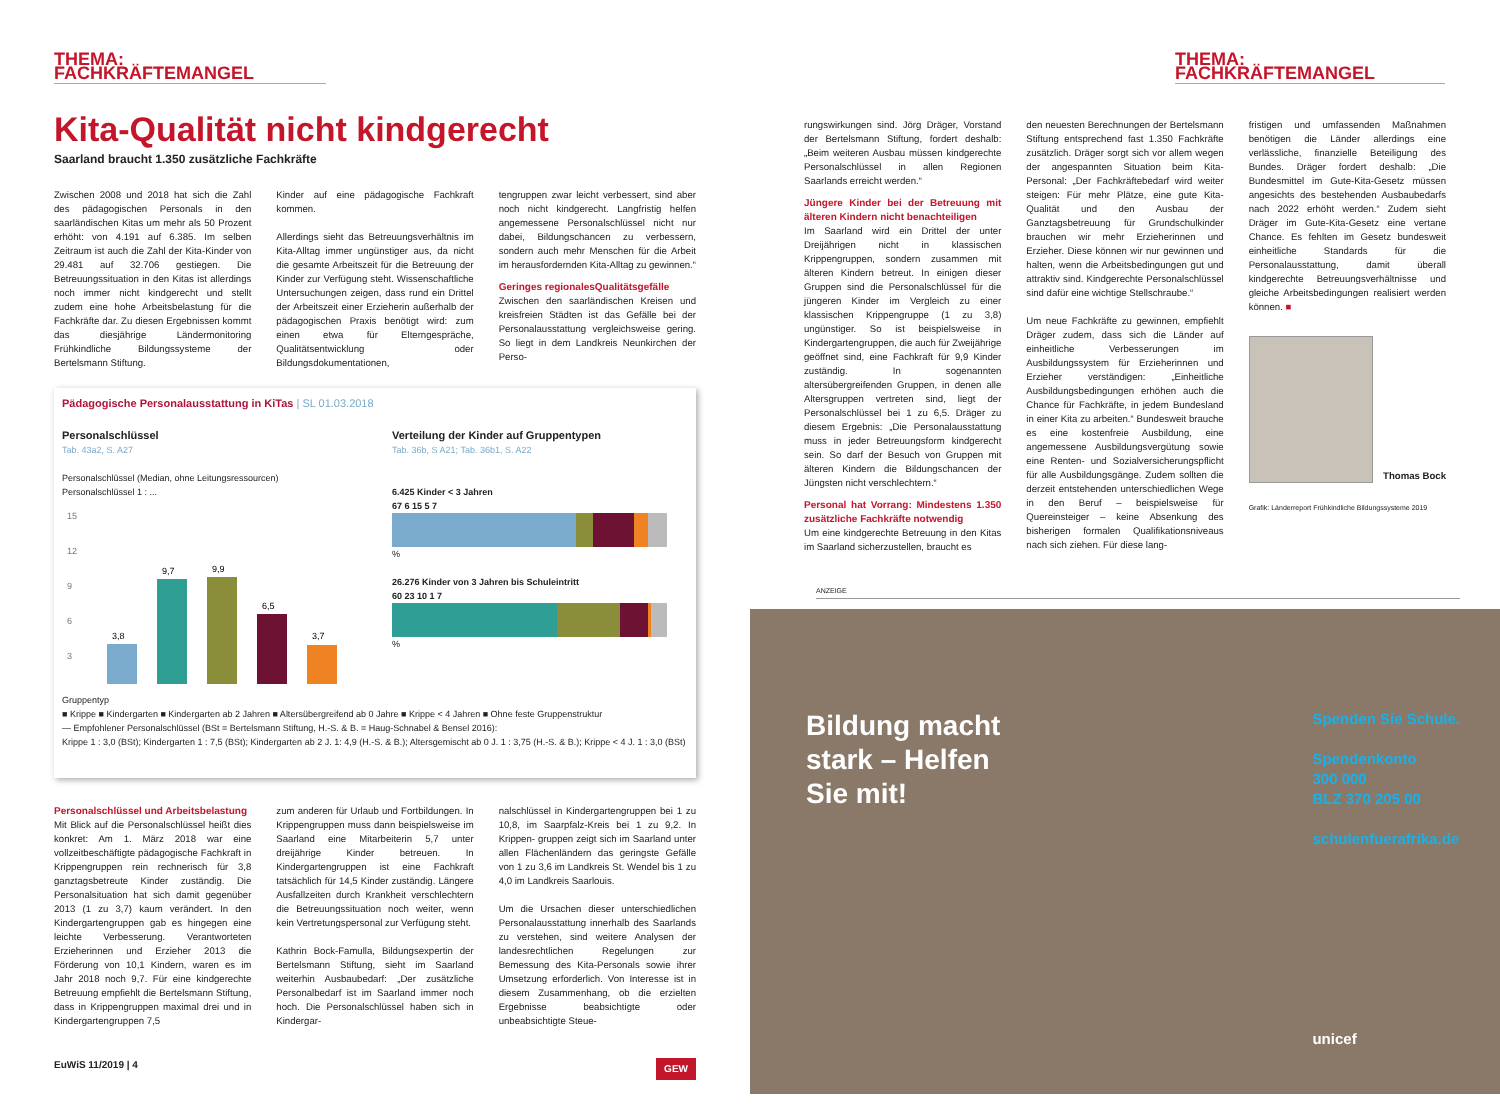THEMA: FACHKRÄFTEMANGEL
Kita-Qualität nicht kindgerecht
Saarland braucht 1.350 zusätzliche Fachkräfte
Zwischen 2008 und 2018 hat sich die Zahl des pädagogischen Personals in den saarländischen Kitas um mehr als 50 Prozent erhöht: von 4.191 auf 6.385. Im selben Zeitraum ist auch die Zahl der Kita-Kinder von 29.481 auf 32.706 gestiegen. Die Betreuungssituation in den Kitas ist allerdings noch immer nicht kindgerecht und stellt zudem eine hohe Arbeitsbelastung für die Fachkräfte dar. Zu diesen Ergebnissen kommt das diesjährige Ländermonitoring Frühkindliche Bildungssysteme der Bertelsmann Stiftung.
Kinder auf eine pädagogische Fachkraft kommen.
Allerdings sieht das Betreuungsverhältnis im Kita-Alltag immer ungünstiger aus, da nicht die gesamte Arbeitszeit für die Betreuung der Kinder zur Verfügung steht. Wissenschaftliche Untersuchungen zeigen, dass rund ein Drittel der Arbeitszeit einer Erzieherin außerhalb der pädagogischen Praxis benötigt wird: zum einen etwa für Elterngespräche, Qualitätsentwicklung oder Bildungsdokumentationen,
tengruppen zwar leicht verbessert, sind aber noch nicht kindgerecht. Langfristig helfen angemessene Personalschlüssel nicht nur dabei, Bildungschancen zu verbessern, sondern auch mehr Menschen für die Arbeit im herausfordernden Kita-Alltag zu gewinnen.“
Geringes regionalesQualitätsgefälle
Zwischen den saarländischen Kreisen und kreisfreien Städten ist das Gefälle bei der Personalausstattung vergleichsweise gering. So liegt in dem Landkreis Neunkirchen der Perso-
Pädagogische Personalausstattung in KiTas | SL 01.03.2018
Personalschlüssel
Tab. 43a2, S. A27
Personalschlüssel (Median, ohne Leitungsressourcen)
Personalschlüssel 1 : ...
15
12
9
6
3
3,8
9,7
9,9
6,5
3,7
Verteilung der Kinder auf Gruppentypen
Tab. 36b, S A21; Tab. 36b1, S. A22
6.425 Kinder < 3 Jahren
67 6 15 5 7
%
26.276 Kinder von 3 Jahren bis Schuleintritt
60 23 10 1 7
%
Gruppentyp
■ Krippe ■ Kindergarten ■ Kindergarten ab 2 Jahren ■ Altersübergreifend ab 0 Jahre ■ Krippe < 4 Jahren ■ Ohne feste Gruppenstruktur
— Empfohlener Personalschlüssel (BSt = Bertelsmann Stiftung, H.-S. & B. = Haug-Schnabel & Bensel 2016):
Krippe 1 : 3,0 (BSt); Kindergarten 1 : 7,5 (BSt); Kindergarten ab 2 J. 1: 4,9 (H.-S. & B.); Altersgemischt ab 0 J. 1 : 3,75 (H.-S. & B.); Krippe < 4 J. 1 : 3,0 (BSt)
Personalschlüssel und Arbeitsbelastung
Mit Blick auf die Personalschlüssel heißt dies konkret: Am 1. März 2018 war eine vollzeitbeschäftigte pädagogische Fachkraft in Krippengruppen rein rechnerisch für 3,8 ganztagsbetreute Kinder zuständig. Die Personalsituation hat sich damit gegenüber 2013 (1 zu 3,7) kaum verändert. In den Kindergartengruppen gab es hingegen eine leichte Verbesserung. Verantworteten Erzieherinnen und Erzieher 2013 die Förderung von 10,1 Kindern, waren es im Jahr 2018 noch 9,7. Für eine kindgerechte Betreuung empfiehlt die Bertelsmann Stiftung, dass in Krippengruppen maximal drei und in Kindergartengruppen 7,5
zum anderen für Urlaub und Fortbildungen. In Krippengruppen muss dann beispielsweise im Saarland eine Mitarbeiterin 5,7 unter dreijährige Kinder betreuen. In Kindergartengruppen ist eine Fachkraft tatsächlich für 14,5 Kinder zuständig. Längere Ausfallzeiten durch Krankheit verschlechtern die Betreuungssituation noch weiter, wenn kein Vertretungspersonal zur Verfügung steht.
Kathrin Bock-Famulla, Bildungsexpertin der Bertelsmann Stiftung, sieht im Saarland weiterhin Ausbaubedarf: „Der zusätzliche Personalbedarf ist im Saarland immer noch hoch. Die Personalschlüssel haben sich in Kindergar-
nalschlüssel in Kindergartengruppen bei 1 zu 10,8, im Saarpfalz-Kreis bei 1 zu 9,2. In Krippen- gruppen zeigt sich im Saarland unter allen Flächenländern das geringste Gefälle von 1 zu 3,6 im Landkreis St. Wendel bis 1 zu 4,0 im Landkreis Saarlouis.
Um die Ursachen dieser unterschiedlichen Personalausstattung innerhalb des Saarlands zu verstehen, sind weitere Analysen der landesrechtlichen Regelungen zur Bemessung des Kita-Personals sowie ihrer Umsetzung erforderlich. Von Interesse ist in diesem Zusammenhang, ob die erzielten Ergebnisse beabsichtigte oder unbeabsichtigte Steue-
EuWiS 11/2019 | 4 GEW
THEMA: FACHKRÄFTEMANGEL
rungswirkungen sind. Jörg Dräger, Vorstand der Bertelsmann Stiftung, fordert deshalb: „Beim weiteren Ausbau müssen kindgerechte Personalschlüssel in allen Regionen Saarlands erreicht werden.“
Jüngere Kinder bei der Betreuung mit älteren Kindern nicht benachteiligen
Im Saarland wird ein Drittel der unter Dreijährigen nicht in klassischen Krippengruppen, sondern zusammen mit älteren Kindern betreut. In einigen dieser Gruppen sind die Personalschlüssel für die jüngeren Kinder im Vergleich zu einer klassischen Krippengruppe (1 zu 3,8) ungünstiger. So ist beispielsweise in Kindergartengruppen, die auch für Zweijährige geöffnet sind, eine Fachkraft für 9,9 Kinder zuständig. In sogenannten altersübergreifenden Gruppen, in denen alle Altersgruppen vertreten sind, liegt der Personalschlüssel bei 1 zu 6,5. Dräger zu diesem Ergebnis: „Die Personalausstattung muss in jeder Betreuungsform kindgerecht sein. So darf der Besuch von Gruppen mit älteren Kindern die Bildungschancen der Jüngsten nicht verschlechtern.“
Personal hat Vorrang: Mindestens 1.350 zusätzliche Fachkräfte notwendig
Um eine kindgerechte Betreuung in den Kitas im Saarland sicherzustellen, braucht es
den neuesten Berechnungen der Bertelsmann Stiftung entsprechend fast 1.350 Fachkräfte zusätzlich. Dräger sorgt sich vor allem wegen der angespannten Situation beim Kita-Personal: „Der Fachkräftebedarf wird weiter steigen: Für mehr Plätze, eine gute Kita-Qualität und den Ausbau der Ganztagsbetreuung für Grundschulkinder brauchen wir mehr Erzieherinnen und Erzieher. Diese können wir nur gewinnen und halten, wenn die Arbeitsbedingungen gut und attraktiv sind. Kindgerechte Personalschlüssel sind dafür eine wichtige Stellschraube.“
Um neue Fachkräfte zu gewinnen, empfiehlt Dräger zudem, dass sich die Länder auf einheitliche Verbesserungen im Ausbildungssystem für Erzieherinnen und Erzieher verständigen: „Einheitliche Ausbildungsbedingungen erhöhen auch die Chance für Fachkräfte, in jedem Bundesland in einer Kita zu arbeiten.“ Bundesweit brauche es eine kostenfreie Ausbildung, eine angemessene Ausbildungsvergütung sowie eine Renten- und Sozialversicherungspflicht für alle Ausbildungsgänge. Zudem sollten die derzeit entstehenden unterschiedlichen Wege in den Beruf – beispielsweise für Quereinsteiger – keine Absenkung des bisherigen formalen Qualifikationsniveaus nach sich ziehen. Für diese lang-
fristigen und umfassenden Maßnahmen benötigen die Länder allerdings eine verlässliche, finanzielle Beteiligung des Bundes. Dräger fordert deshalb: „Die Bundesmittel im Gute-Kita-Gesetz müssen angesichts des bestehenden Ausbaubedarfs nach 2022 erhöht werden.“ Zudem sieht Dräger im Gute-Kita-Gesetz eine vertane Chance. Es fehlten im Gesetz bundesweit einheitliche Standards für die Personalausstattung, damit überall kindgerechte Betreuungsverhältnisse und gleiche Arbeitsbedingungen realisiert werden können. ■
Thomas Bock
Grafik: Länderreport Frühkindliche Bildungssysteme 2019
ANZEIGE
Bildung macht
stark – Helfen
Sie mit!
Spenden Sie Schule.
Spendenkonto
300 000
BLZ 370 205 00
schulenfuerafrika.de
unicef